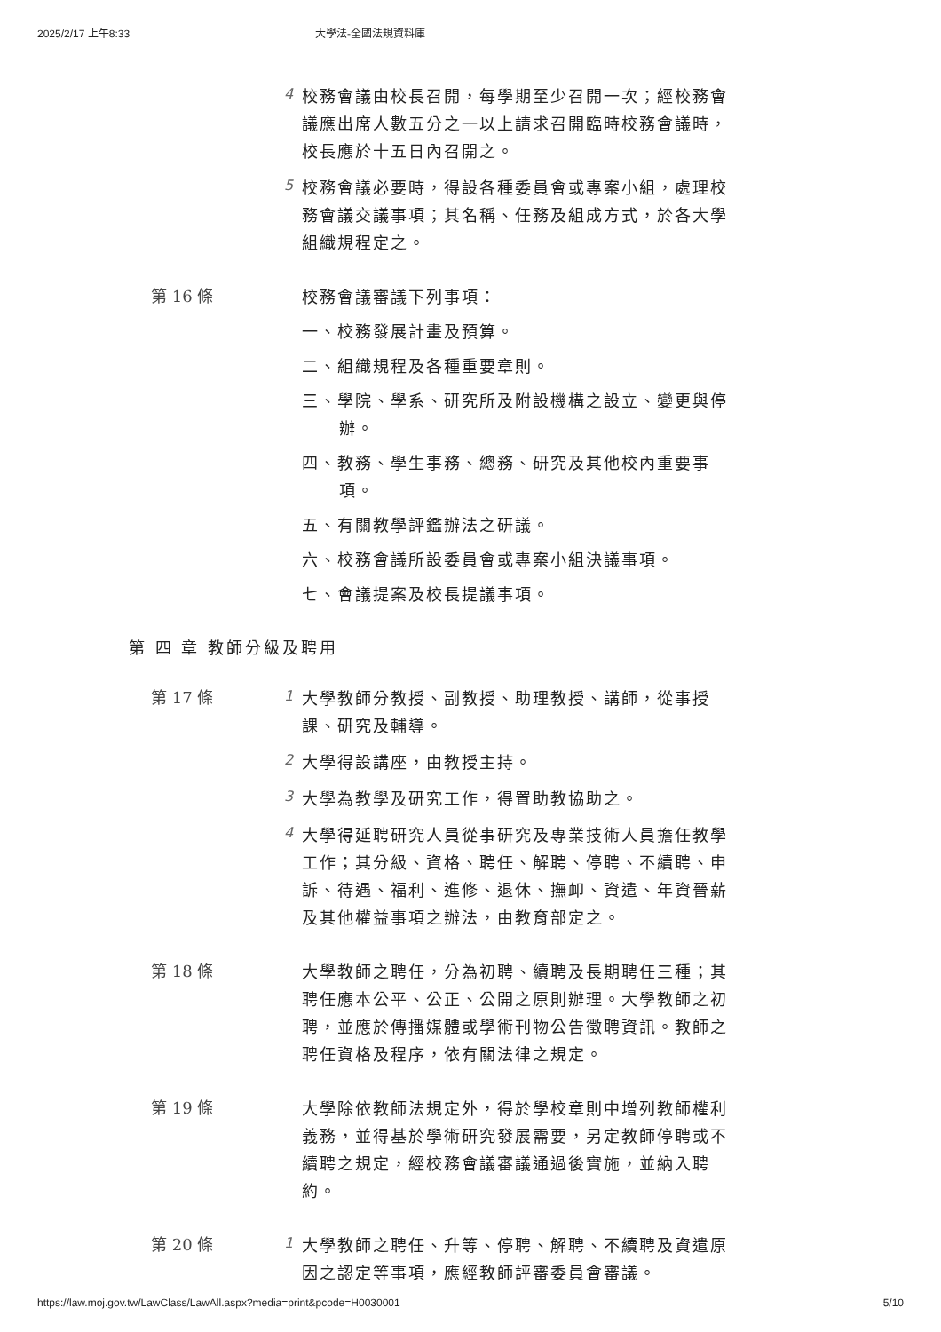2025/2/17 上午8:33 大學法-全國法規資料庫
4
校務會議由校長召開，每學期至少召開一次；經校務會議應出席人數五分之一以上請求召開臨時校務會議時，校長應於十五日內召開之。
5
校務會議必要時，得設各種委員會或專案小組，處理校務會議交議事項；其名稱、任務及組成方式，於各大學組織規程定之。
第 16 條
校務會議審議下列事項：
一、校務發展計畫及預算。
二、組織規程及各種重要章則。
三、學院、學系、研究所及附設機構之設立、變更與停辦。
四、教務、學生事務、總務、研究及其他校內重要事項。
五、有關教學評鑑辦法之研議。
六、校務會議所設委員會或專案小組決議事項。
七、會議提案及校長提議事項。
第 四 章 教師分級及聘用
第 17 條
1
大學教師分教授、副教授、助理教授、講師，從事授課、研究及輔導。
2
大學得設講座，由教授主持。
3
大學為教學及研究工作，得置助教協助之。
4
大學得延聘研究人員從事研究及專業技術人員擔任教學工作；其分級、資格、聘任、解聘、停聘、不續聘、申訴、待遇、福利、進修、退休、撫卹、資遣、年資晉薪及其他權益事項之辦法，由教育部定之。
第 18 條
大學教師之聘任，分為初聘、續聘及長期聘任三種；其聘任應本公平、公正、公開之原則辦理。大學教師之初聘，並應於傳播媒體或學術刊物公告徵聘資訊。教師之聘任資格及程序，依有關法律之規定。
第 19 條
大學除依教師法規定外，得於學校章則中增列教師權利義務，並得基於學術研究發展需要，另定教師停聘或不續聘之規定，經校務會議審議通過後實施，並納入聘約。
第 20 條
1
大學教師之聘任、升等、停聘、解聘、不續聘及資遣原因之認定等事項，應經教師評審委員會審議。
https://law.moj.gov.tw/LawClass/LawAll.aspx?media=print&pcode=H0030001 5/10